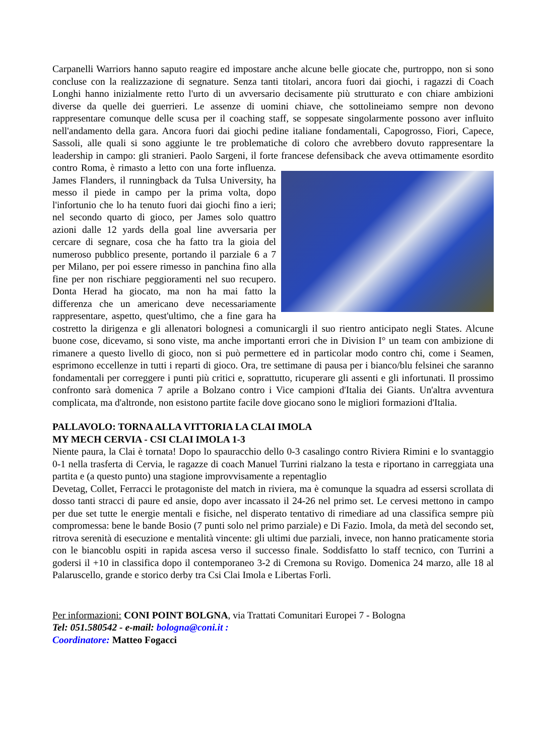Carpanelli Warriors hanno saputo reagire ed impostare anche alcune belle giocate che, purtroppo, non si sono concluse con la realizzazione di segnature. Senza tanti titolari, ancora fuori dai giochi, i ragazzi di Coach Longhi hanno inizialmente retto l'urto di un avversario decisamente più strutturato e con chiare ambizioni diverse da quelle dei guerrieri. Le assenze di uomini chiave, che sottolineiamo sempre non devono rappresentare comunque delle scusa per il coaching staff, se soppesate singolarmente possono aver influito nell'andamento della gara. Ancora fuori dai giochi pedine italiane fondamentali, Capogrosso, Fiori, Capece, Sassoli, alle quali si sono aggiunte le tre problematiche di coloro che avrebbero dovuto rappresentare la leadership in campo: gli stranieri. Paolo Sargeni, il forte francese defensiback che aveva ottimamente esordito contro Roma, è rimasto a letto con una forte influenza. James Flanders, il runningback da Tulsa University, ha messo il piede in campo per la prima volta, dopo l'infortunio che lo ha tenuto fuori dai giochi fino a ieri; nel secondo quarto di gioco, per James solo quattro azioni dalle 12 yards della goal line avversaria per cercare di segnare, cosa che ha fatto tra la gioia del numeroso pubblico presente, portando il parziale 6 a 7 per Milano, per poi essere rimesso in panchina fino alla fine per non rischiare peggioramenti nel suo recupero. Donta Herad ha giocato, ma non ha mai fatto la differenza che un americano deve necessariamente rappresentare, aspetto, quest'ultimo, che a fine gara ha costretto la dirigenza e gli allenatori bolognesi a comunicargli il suo rientro anticipato negli States. Alcune buone cose, dicevamo, si sono viste, ma anche importanti errori che in Division I° un team con ambizione di rimanere a questo livello di gioco, non si può permettere ed in particolar modo contro chi, come i Seamen, esprimono eccellenze in tutti i reparti di gioco. Ora, tre settimane di pausa per i bianco/blu felsinei che saranno fondamentali per correggere i punti più critici e, soprattutto, ricuperare gli assenti e gli infortunati. Il prossimo confronto sarà domenica 7 aprile a Bolzano contro i Vice campioni d'Italia dei Giants. Un'altra avventura complicata, ma d'altronde, non esistono partite facile dove giocano sono le migliori formazioni d'Italia.
PALLAVOLO: TORNA ALLA VITTORIA LA CLAI IMOLA
MY MECH CERVIA - CSI CLAI IMOLA 1-3
Niente paura, la Clai è tornata! Dopo lo spauracchio dello 0-3 casalingo contro Riviera Rimini e lo svantaggio 0-1 nella trasferta di Cervia, le ragazze di coach Manuel Turrini rialzano la testa e riportano in carreggiata una partita e (a questo punto) una stagione improvvisamente a repentaglio
Devetag, Collet, Ferracci le protagoniste del match in riviera, ma è comunque la squadra ad essersi scrollata di dosso tanti stracci di paure ed ansie, dopo aver incassato il 24-26 nel primo set. Le cervesi mettono in campo per due set tutte le energie mentali e fisiche, nel disperato tentativo di rimediare ad una classifica sempre più compromessa: bene le bande Bosio (7 punti solo nel primo parziale) e Di Fazio. Imola, da metà del secondo set, ritrova serenità di esecuzione e mentalità vincente: gli ultimi due parziali, invece, non hanno praticamente storia con le biancoblu ospiti in rapida ascesa verso il successo finale. Soddisfatto lo staff tecnico, con Turrini a godersi il +10 in classifica dopo il contemporaneo 3-2 di Cremona su Rovigo. Domenica 24 marzo, alle 18 al Palaruscello, grande e storico derby tra Csi Clai Imola e Libertas Forlì.
Per informazioni: CONI POINT BOLGNA, via Trattati Comunitari Europei 7 - Bologna
Tel: 051.580542 - e-mail: bologna@coni.it :
Coordinatore: Matteo Fogacci